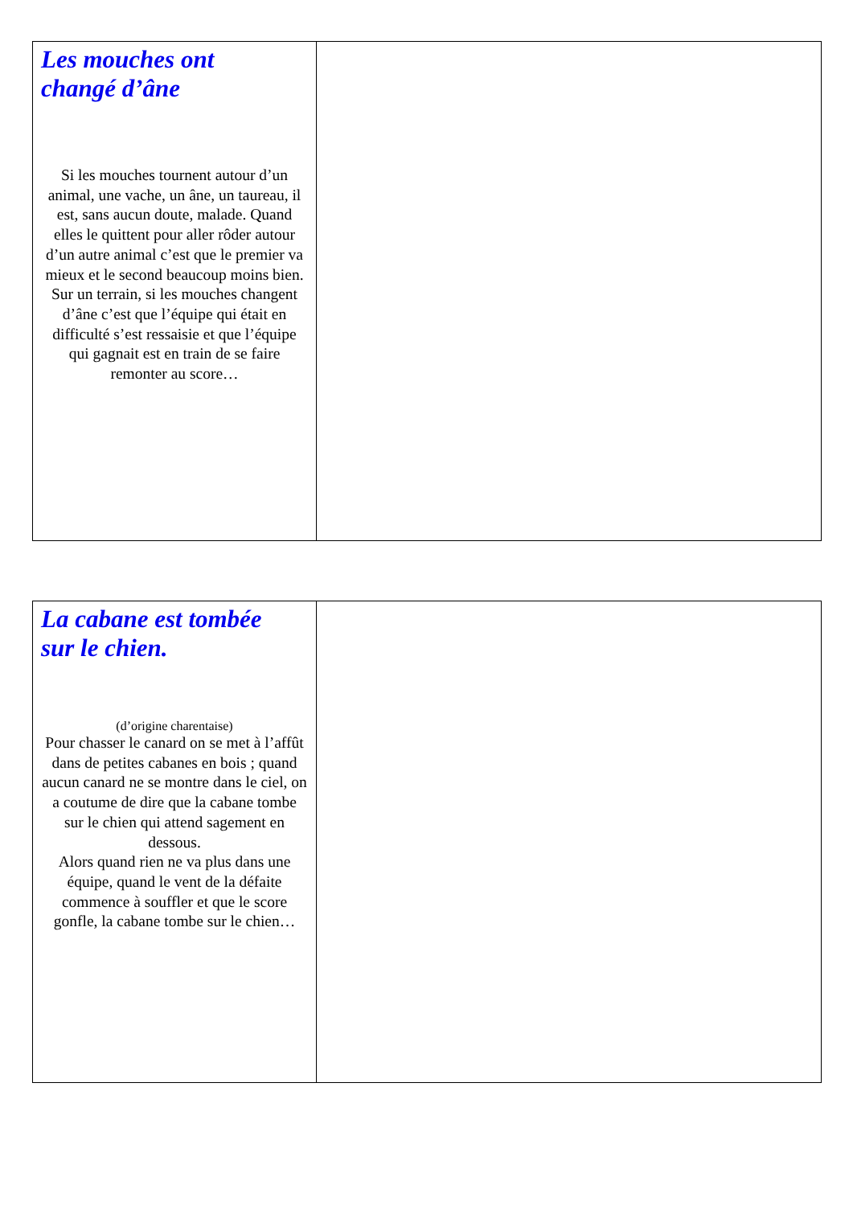| Les mouches ont changé d’âne Si les mouches tournent autour d’un animal, une vache, un âne, un taureau, il est, sans aucun doute, malade. Quand elles le quittent pour aller rôder autour d’un autre animal c’est que le premier va mieux et le second beaucoup moins bien. Sur un terrain, si les mouches changent d’âne c’est que l’équipe qui était en difficulté s’est ressaisie et que l’équipe qui gagnait est en train de se faire remonter au score… | |
| La cabane est tombée sur le chien. (d’origine charentaise) Pour chasser le canard on se met à l’affût dans de petites cabanes en bois ; quand aucun canard ne se montre dans le ciel, on a coutume de dire que la cabane tombe sur le chien qui attend sagement en dessous. Alors quand rien ne va plus dans une équipe, quand le vent de la défaite commence à souffler et que le score gonfle, la cabane tombe sur le chien… | |